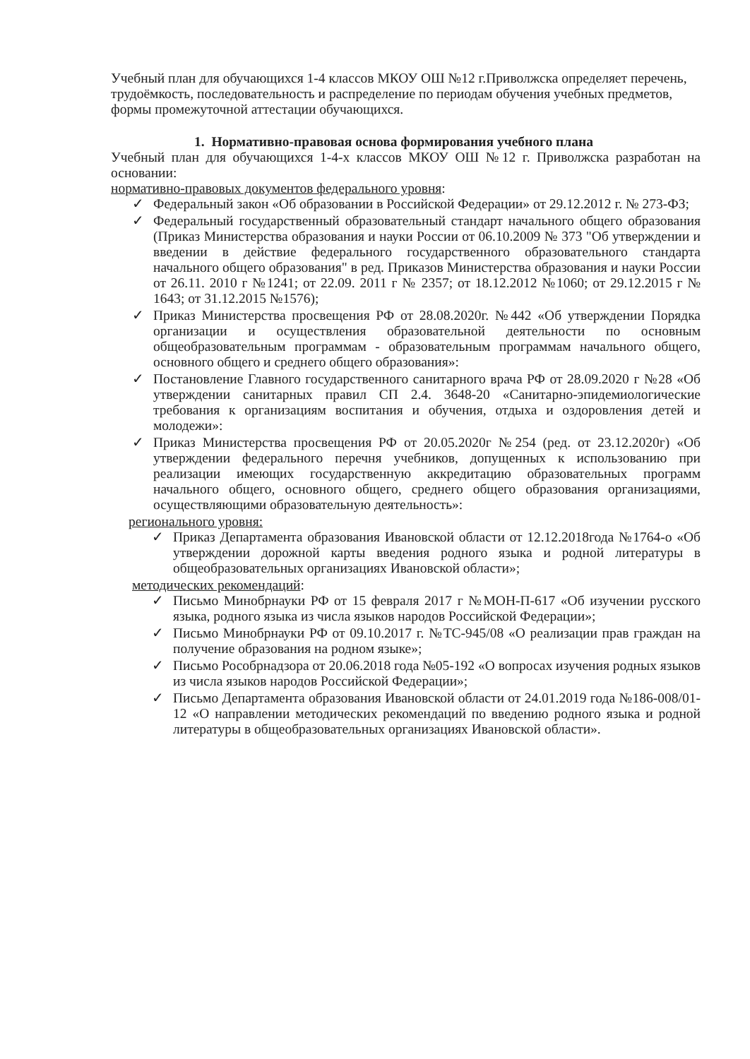Учебный план для обучающихся 1-4 классов МКОУ ОШ №12 г.Приволжска определяет перечень, трудоёмкость, последовательность и распределение по периодам обучения учебных предметов, формы промежуточной аттестации обучающихся.
1. Нормативно-правовая основа формирования учебного плана
Учебный план для обучающихся 1-4-х классов МКОУ ОШ №12 г. Приволжска разработан на основании:
нормативно-правовых документов федерального уровня:
✓ Федеральный закон «Об образовании в Российской Федерации» от 29.12.2012 г. № 273-ФЗ;
✓ Федеральный государственный образовательный стандарт начального общего образования (Приказ Министерства образования и науки России от 06.10.2009 № 373 "Об утверждении и введении в действие федерального государственного образовательного стандарта начального общего образования" в ред. Приказов Министерства образования и науки России от 26.11. 2010 г №1241; от 22.09. 2011 г № 2357; от 18.12.2012 №1060; от 29.12.2015 г № 1643; от 31.12.2015 №1576);
✓ Приказ Министерства просвещения РФ от 28.08.2020г. №442 «Об утверждении Порядка организации и осуществления образовательной деятельности по основным общеобразовательным программам - образовательным программам начального общего, основного общего и среднего общего образования»:
✓ Постановление Главного государственного санитарного врача РФ от 28.09.2020 г №28 «Об утверждении санитарных правил СП 2.4. 3648-20 «Санитарно-эпидемиологические требования к организациям воспитания и обучения, отдыха и оздоровления детей и молодежи»:
✓ Приказ Министерства просвещения РФ от 20.05.2020г №254 (ред. от 23.12.2020г) «Об утверждении федерального перечня учебников, допущенных к использованию при реализации имеющих государственную аккредитацию образовательных программ начального общего, основного общего, среднего общего образования организациями, осуществляющими образовательную деятельность»:
регионального уровня:
✓ Приказ Департамента образования Ивановской области от 12.12.2018года №1764-о «Об утверждении дорожной карты введения родного языка и родной литературы в общеобразовательных организациях Ивановской области»;
методических рекомендаций:
✓ Письмо Минобрнауки РФ от 15 февраля 2017 г №МОН-П-617 «Об изучении русского языка, родного языка из числа языков народов Российской Федерации»;
✓ Письмо Минобрнауки РФ от 09.10.2017 г. №ТС-945/08 «О реализации прав граждан на получение образования на родном языке»;
✓ Письмо Рособрнадзора от 20.06.2018 года №05-192 «О вопросах изучения родных языков из числа языков народов Российской Федерации»;
✓ Письмо Департамента образования Ивановской области от 24.01.2019 года №186-008/01-12 «О направлении методических рекомендаций по введению родного языка и родной литературы в общеобразовательных организациях Ивановской области».